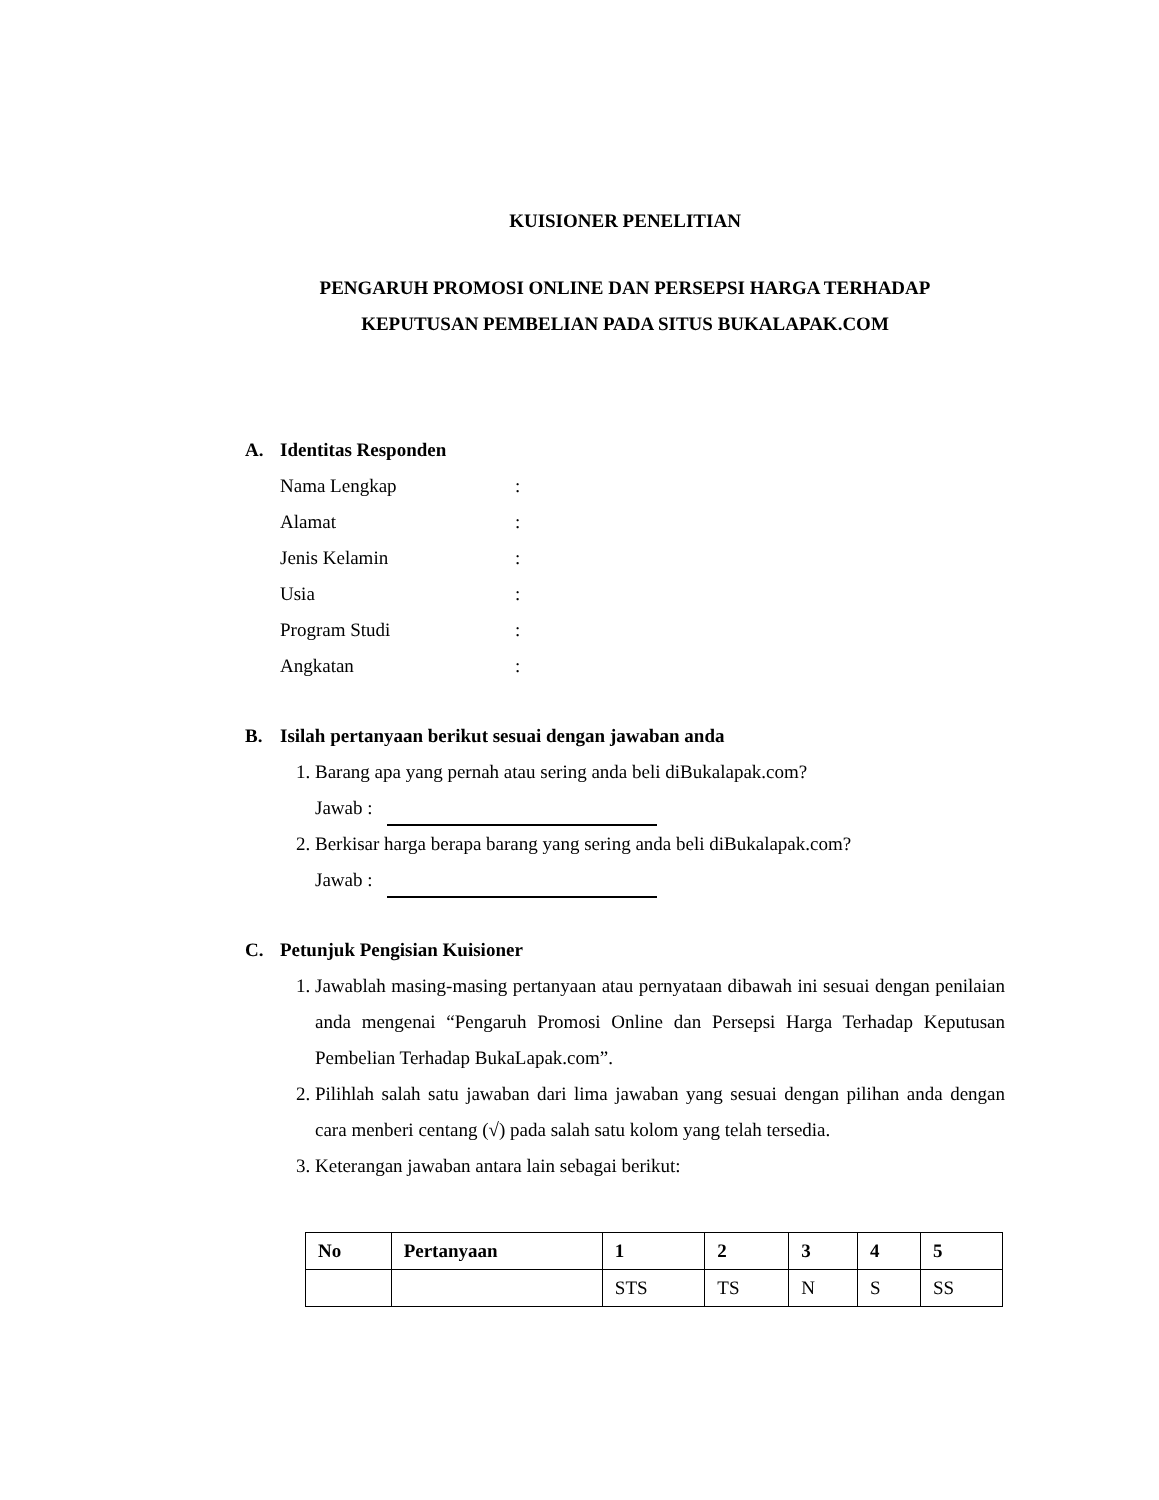KUISIONER PENELITIAN
PENGARUH PROMOSI ONLINE DAN PERSEPSI HARGA TERHADAP
KEPUTUSAN PEMBELIAN PADA SITUS BUKALAPAK.COM
A. Identitas Responden
Nama Lengkap:
Alamat:
Jenis Kelamin:
Usia:
Program Studi:
Angkatan:
B. Isilah pertanyaan berikut sesuai dengan jawaban anda
1. Barang apa yang pernah atau sering anda beli diBukalapak.com?
Jawab :
2. Berkisar harga berapa barang yang sering anda beli diBukalapak.com?
Jawab :
C. Petunjuk Pengisian Kuisioner
1. Jawablah masing-masing pertanyaan atau pernyataan dibawah ini sesuai dengan penilaian anda mengenai “Pengaruh Promosi Online dan Persepsi Harga Terhadap Keputusan Pembelian Terhadap BukaLapak.com”.
2. Pilihlah salah satu jawaban dari lima jawaban yang sesuai dengan pilihan anda dengan cara menberi centang (√) pada salah satu kolom yang telah tersedia.
3. Keterangan jawaban antara lain sebagai berikut:
| No | Pertanyaan | 1 | 2 | 3 | 4 | 5 |
| --- | --- | --- | --- | --- | --- | --- |
| | | STS | TS | N | S | SS |